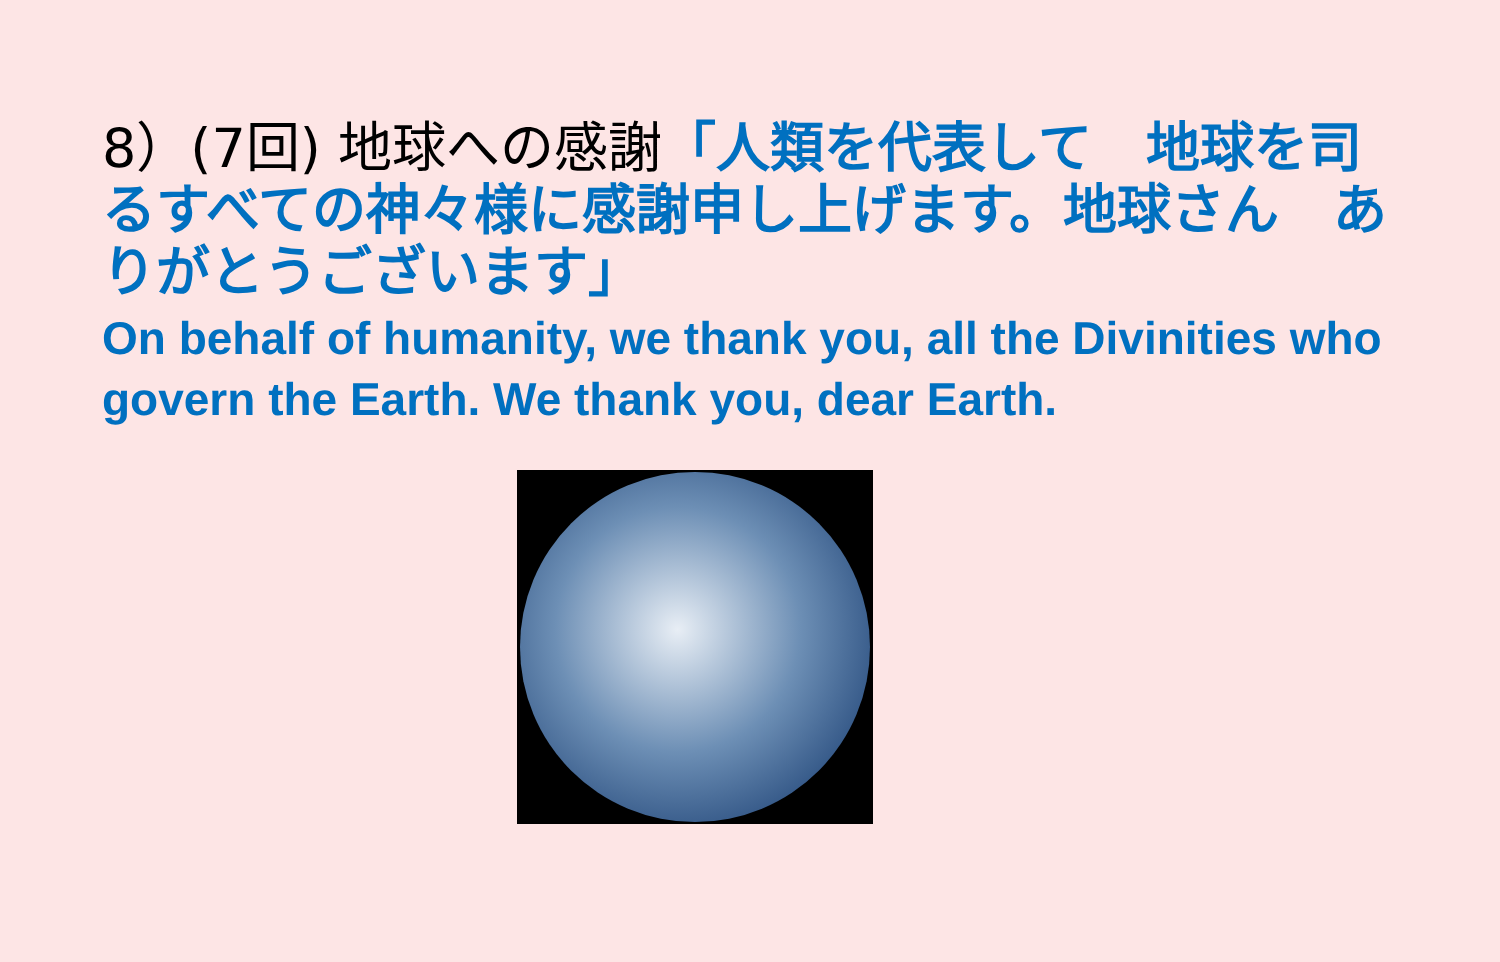8）(7回) 地球への感謝「人類を代表して　地球を司るすべての神々様に感謝申し上げます。地球さん　ありがとうございます」
On behalf of humanity, we thank you, all the Divinities who govern the Earth. We thank you, dear Earth.